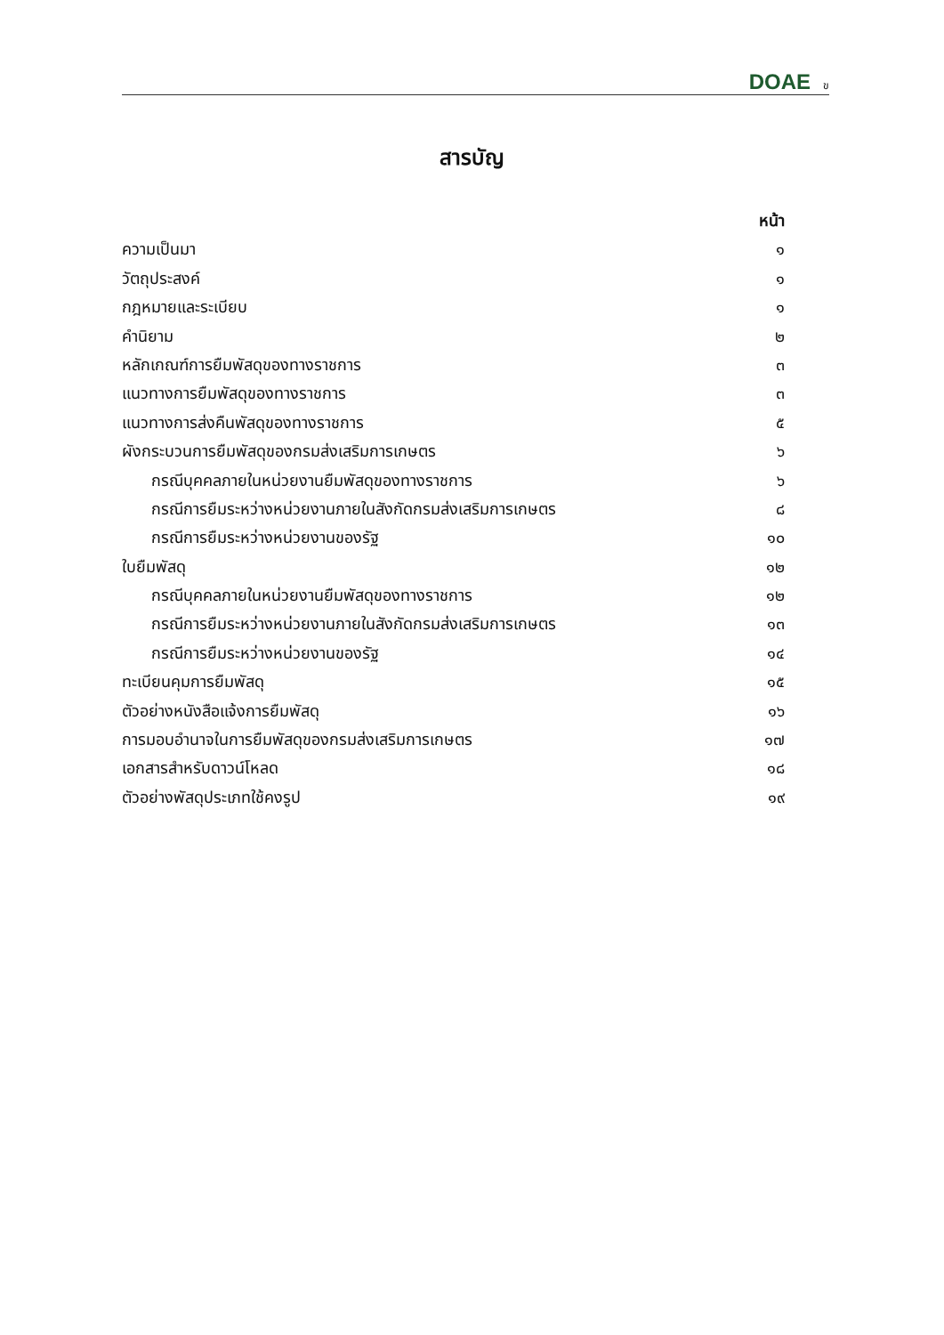DOAE ข
สารบัญ
หน้า
ความเป็นมา ๑
วัตถุประสงค์ ๑
กฎหมายและระเบียบ ๑
คำนิยาม ๒
หลักเกณฑ์การยืมพัสดุของทางราชการ ๓
แนวทางการยืมพัสดุของทางราชการ ๓
แนวทางการส่งคืนพัสดุของทางราชการ ๕
ผังกระบวนการยืมพัสดุของกรมส่งเสริมการเกษตร ๖
กรณีบุคคลภายในหน่วยงานยืมพัสดุของทางราชการ ๖
กรณีการยืมระหว่างหน่วยงานภายในสังกัดกรมส่งเสริมการเกษตร ๘
กรณีการยืมระหว่างหน่วยงานของรัฐ ๑๐
ใบยืมพัสดุ ๑๒
กรณีบุคคลภายในหน่วยงานยืมพัสดุของทางราชการ ๑๒
กรณีการยืมระหว่างหน่วยงานภายในสังกัดกรมส่งเสริมการเกษตร ๑๓
กรณีการยืมระหว่างหน่วยงานของรัฐ ๑๔
ทะเบียนคุมการยืมพัสดุ ๑๕
ตัวอย่างหนังสือแจ้งการยืมพัสดุ ๑๖
การมอบอำนาจในการยืมพัสดุของกรมส่งเสริมการเกษตร ๑๗
เอกสารสำหรับดาวน์โหลด ๑๘
ตัวอย่างพัสดุประเภทใช้คงรูป ๑๙